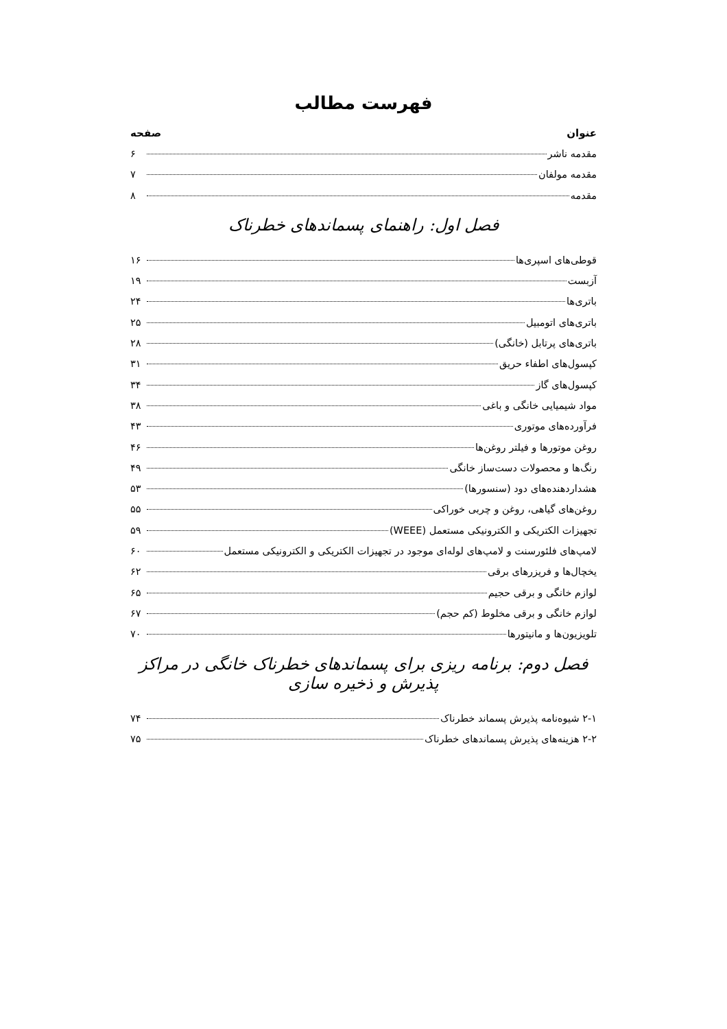فهرست مطالب
عنوان صفحه
مقدمه ناشر ۶
مقدمه مولفان ۷
مقدمه ۸
فصل اول: راهنمای پسماندهای خطرناک
قوطی‌های اسپری‌ها ۱۶
آزبست ۱۹
باتری‌ها ۲۴
باتری‌های اتومبیل ۲۵
باتری‌های پرتابل (خانگی) ۲۸
کپسول‌های اطفاء حریق ۳۱
کپسول‌های گاز ۳۴
مواد شیمیایی خانگی و باغی ۳۸
فرآورده‌های موتوری ۴۳
روغن موتورها و فیلتر روغن‌ها ۴۶
رنگ‌ها و محصولات دست‌ساز خانگی ۴۹
هشداردهنده‌های دود (سنسورها) ۵۳
روغن‌های گیاهی، روغن و چربی خوراکی ۵۵
تجهیزات الکتریکی و الکترونیکی مستعمل (WEEE) ۵۹
لامپ‌های فلئورسنت و لامپ‌های لوله‌ای موجود در تجهیزات الکتریکی و الکترونیکی مستعمل ۶۰
یخچال‌ها و فریزرهای برقی ۶۲
لوازم خانگی و برقی حجیم ۶۵
لوازم خانگی و برقی مخلوط (کم حجم) ۶۷
تلویزیون‌ها و مانیتورها ۷۰
فصل دوم: برنامه ریزی برای پسماندهای خطرناک خانگی در مراکز پذیرش و ذخیره سازی
۲-۱ شیوه‌نامه پذیرش پسماند خطرناک ۷۴
۲-۲ هزینه‌های پذیرش پسماندهای خطرناک ۷۵